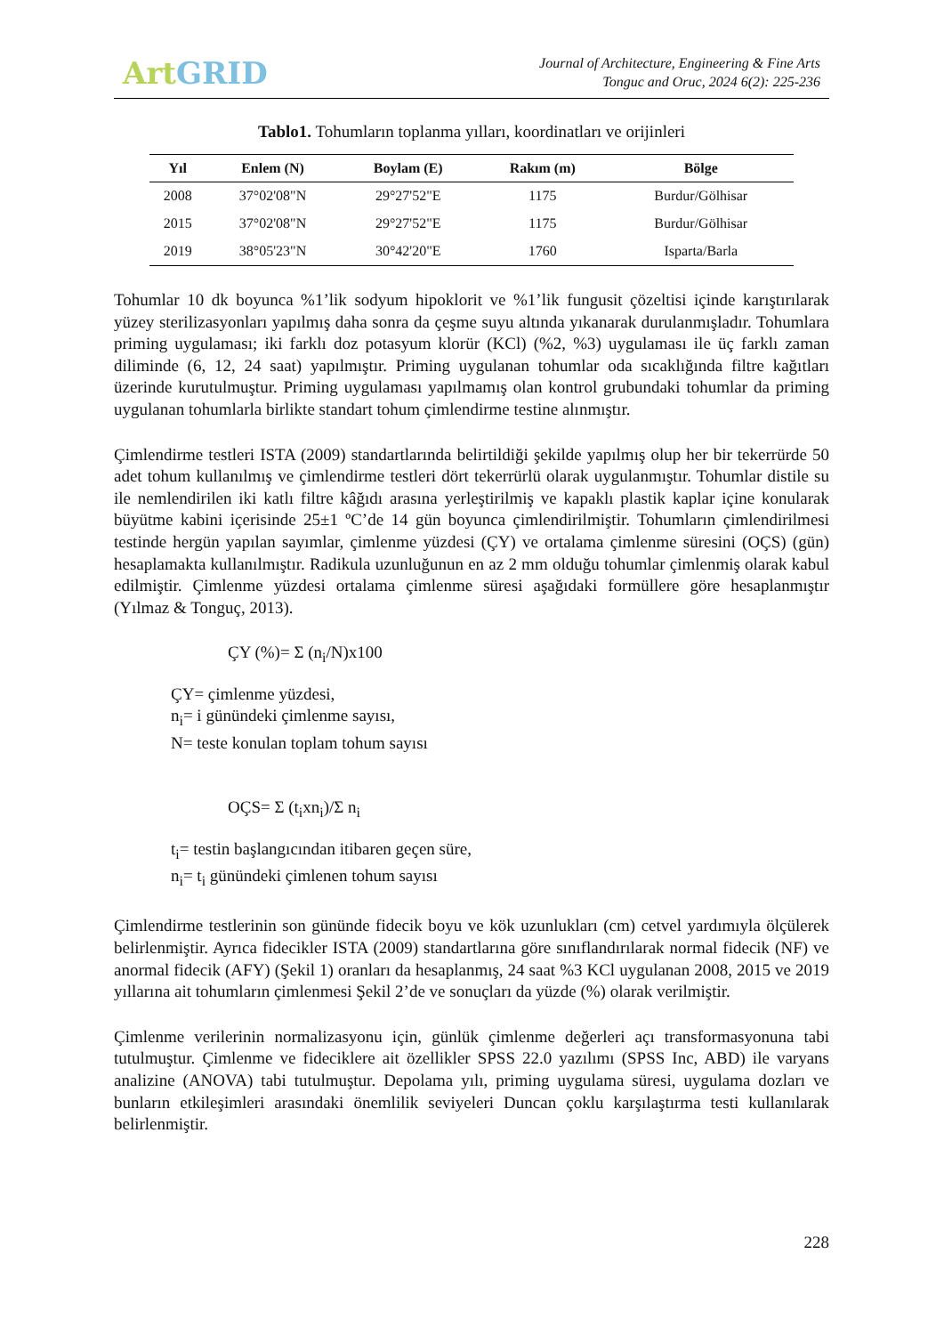Art GRID
Journal of Architecture, Engineering & Fine Arts
Tonguc and Oruc, 2024 6(2): 225-236
Tablo1. Tohumların toplanma yılları, koordinatları ve orijinleri
| Yıl | Enlem (N) | Boylam (E) | Rakım (m) | Bölge |
| --- | --- | --- | --- | --- |
| 2008 | 37°02'08"N | 29°27'52"E | 1175 | Burdur/Gölhisar |
| 2015 | 37°02'08"N | 29°27'52"E | 1175 | Burdur/Gölhisar |
| 2019 | 38°05'23"N | 30°42'20"E | 1760 | Isparta/Barla |
Tohumlar 10 dk boyunca %1’lik sodyum hipoklorit ve %1’lik fungusit çözeltisi içinde karıştırılarak yüzey sterilizasyonları yapılmış daha sonra da çeşme suyu altında yıkanarak durulanmışladır. Tohumlara priming uygulaması; iki farklı doz potasyum klorür (KCl) (%2, %3) uygulaması ile üç farklı zaman diliminde (6, 12, 24 saat) yapılmıştır. Priming uygulanan tohumlar oda sıcaklığında filtre kağıtları üzerinde kurutulmuştur. Priming uygulaması yapılmamış olan kontrol grubundaki tohumlar da priming uygulanan tohumlarla birlikte standart tohum çimlendirme testine alınmıştır.
Çimlendirme testleri ISTA (2009) standartlarında belirtildiği şekilde yapılmış olup her bir tekerrürde 50 adet tohum kullanılmış ve çimlendirme testleri dört tekerrürlü olarak uygulanmıştır. Tohumlar distile su ile nemlendirilen iki katlı filtre kâğıdı arasına yerleştirilmiş ve kapaklı plastik kaplar içine konularak büyütme kabini içerisinde 25±1 ºC’de 14 gün boyunca çimlendirilmiştir. Tohumların çimlendirilmesi testinde hergün yapılan sayımlar, çimlenme yüzdesi (ÇY) ve ortalama çimlenme süresini (OÇS) (gün) hesaplamakta kullanılmıştır. Radikula uzunluğunun en az 2 mm olduğu tohumlar çimlenmiş olarak kabul edilmiştir. Çimlenme yüzdesi ortalama çimlenme süresi aşağıdaki formüllere göre hesaplanmıştır (Yılmaz & Tonguç, 2013).
ÇY (%)= Σ (n<sub>i</sub>/N)x100
ÇY= çimlenme yüzdesi,
n<sub>i</sub>= i günündeki çimlenme sayısı,
N= teste konulan toplam tohum sayısı
OÇS= Σ (t<sub>i</sub>xn<sub>i</sub>)/Σ n<sub>i</sub>
t<sub>i</sub>= testin başlangıcından itibaren geçen süre,
n<sub>i</sub>= t<sub>i</sub> günündeki çimlenen tohum sayısı
Çimlendirme testlerinin son gününde fidecik boyu ve kök uzunlukları (cm) cetvel yardımıyla ölçülerek belirlenmiştir. Ayrıca fidecikler ISTA (2009) standartlarına göre sınıflandırılarak normal fidecik (NF) ve anormal fidecik (AFY) (Şekil 1) oranları da hesaplanmış, 24 saat %3 KCl uygulanan 2008, 2015 ve 2019 yıllarına ait tohumların çimlenmesi Şekil 2’de ve sonuçları da yüzde (%) olarak verilmiştir.
Çimlenme verilerinin normalizasyonu için, günlük çimlenme değerleri açı transformasyonuna tabi tutulmuştur. Çimlenme ve fideciklere ait özellikler SPSS 22.0 yazılımı (SPSS Inc, ABD) ile varyans analizine (ANOVA) tabi tutulmuştur. Depolama yılı, priming uygulama süresi, uygulama dozları ve bunların etkileşimleri arasındaki önemlilik seviyeleri Duncan çoklu karşılaştırma testi kullanılarak belirlenmiştir.
228